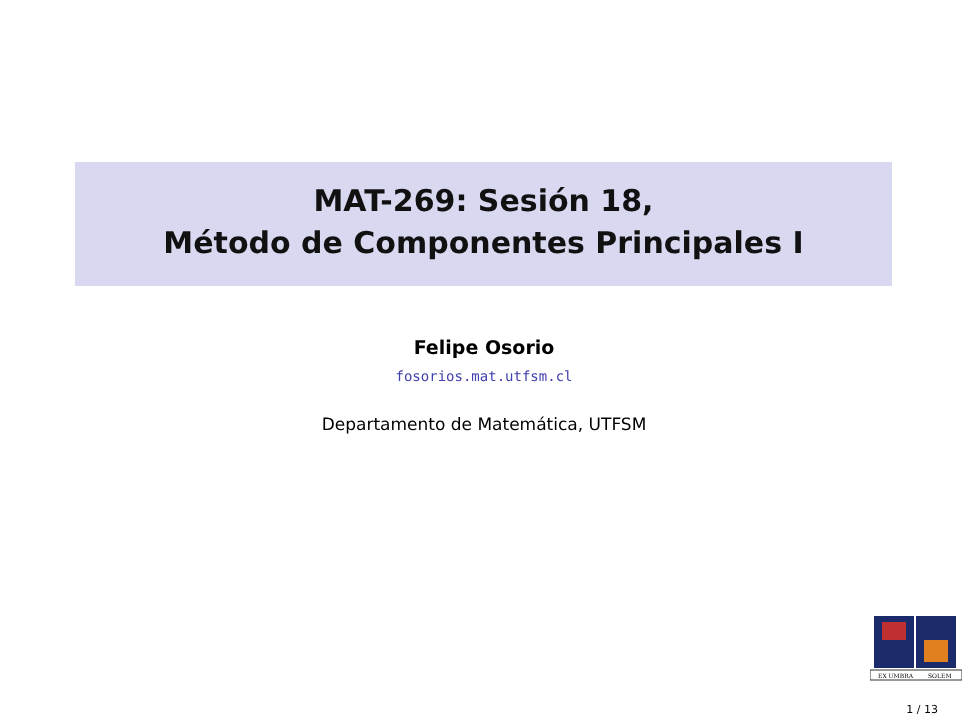MAT-269: Sesión 18,
Método de Componentes Principales I
Felipe Osorio
fosorios.mat.utfsm.cl
Departamento de Matemática, UTFSM
EX UMBRA
SOLEM
1 / 13